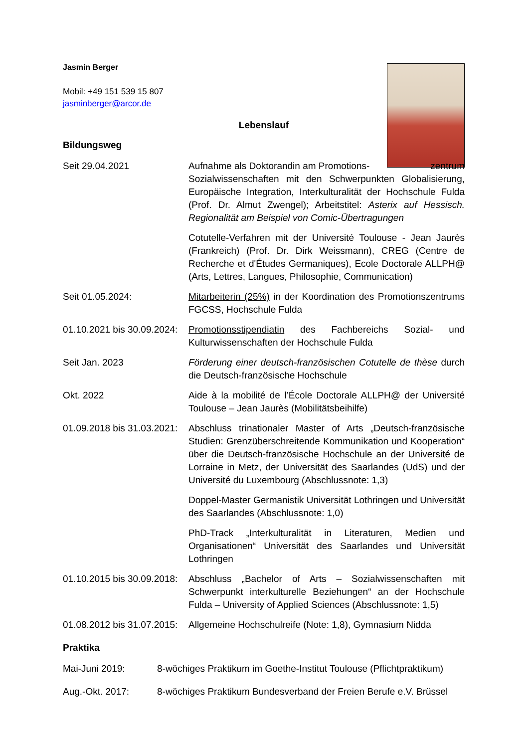Jasmin Berger
Mobil: +49 151 539 15 807
jasminberger@arcor.de
Lebenslauf
Bildungsweg
Seit 29.04.2021 Aufnahme als Doktorandin am Promotions- zentrum Sozialwissenschaften mit den Schwerpunkten Globalisierung, Europäische Integration, Interkulturalität der Hochschule Fulda (Prof. Dr. Almut Zwengel); Arbeitstitel: Asterix auf Hessisch. Regionalität am Beispiel von Comic-Übertragungen
Cotutelle-Verfahren mit der Université Toulouse - Jean Jaurès (Frankreich) (Prof. Dr. Dirk Weissmann), CREG (Centre de Recherche et d'Études Germaniques), Ecole Doctorale ALLPH@ (Arts, Lettres, Langues, Philosophie, Communication)
Seit 01.05.2024: Mitarbeiterin (25%) in der Koordination des Promotionszentrums FGCSS, Hochschule Fulda
01.10.2021 bis 30.09.2024:
Promotionsstipendiatin des Fachbereichs Sozial- und Kulturwissenschaften der Hochschule Fulda
Seit Jan. 2023 Förderung einer deutsch-französischen Cotutelle de thèse durch die Deutsch-französische Hochschule
Okt. 2022 Aide à la mobilité de l’École Doctorale ALLPH@ der Université Toulouse – Jean Jaurès (Mobilitätsbeihilfe)
01.09.2018 bis 31.03.2021:
Abschluss trinationaler Master of Arts „Deutsch-französische Studien: Grenzüberschreitende Kommunikation und Kooperation“ über die Deutsch-französische Hochschule an der Université de Lorraine in Metz, der Universität des Saarlandes (UdS) und der Université du Luxembourg (Abschlussnote: 1,3)
Doppel-Master Germanistik Universität Lothringen und Universität des Saarlandes (Abschlussnote: 1,0)
PhD-Track „Interkulturalität in Literaturen, Medien und Organisationen“ Universität des Saarlandes und Universität Lothringen
01.10.2015 bis 30.09.2018:
Abschluss „Bachelor of Arts – Sozialwissenschaften mit Schwerpunkt interkulturelle Beziehungen“ an der Hochschule Fulda – University of Applied Sciences (Abschlussnote: 1,5)
01.08.2012 bis 31.07.2015:
Allgemeine Hochschulreife (Note: 1,8), Gymnasium Nidda
Praktika
Mai-Juni 2019: 8-wöchiges Praktikum im Goethe-Institut Toulouse (Pflichtpraktikum)
Aug.-Okt. 2017: 8-wöchiges Praktikum Bundesverband der Freien Berufe e.V. Brüssel